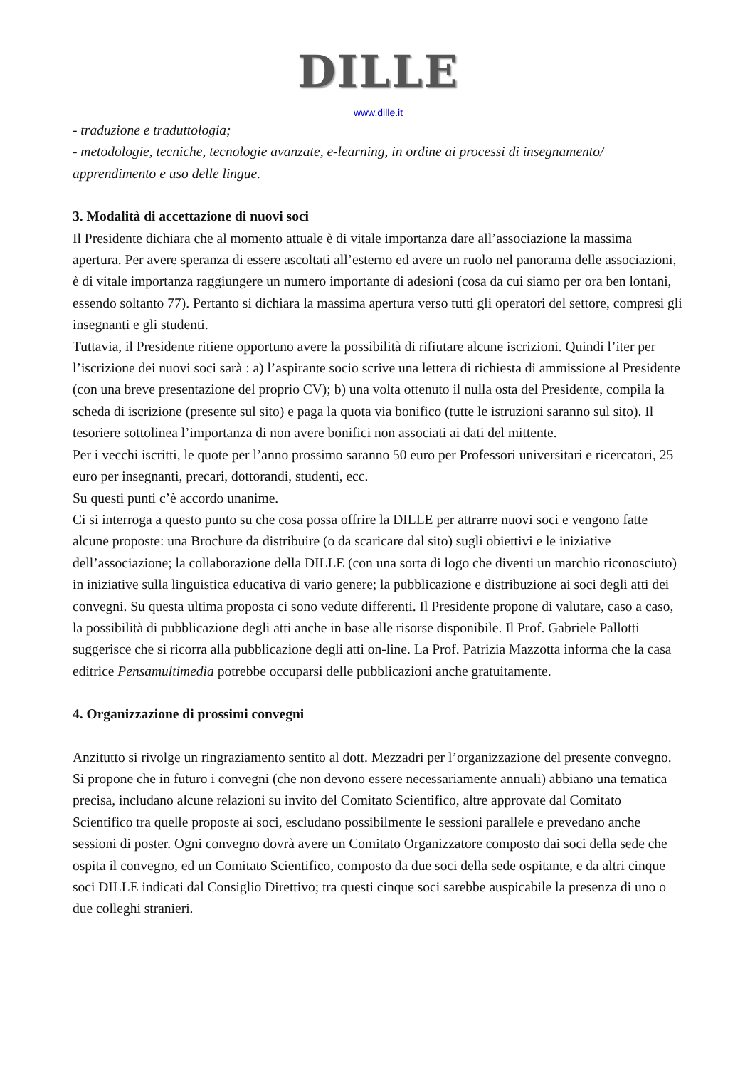DILLE
www.dille.it
- traduzione e traduttologia;
- metodologie, tecniche, tecnologie avanzate, e-learning, in ordine ai processi di insegnamento/ apprendimento e uso delle lingue.
3. Modalità di accettazione di nuovi soci
Il Presidente dichiara che al momento attuale è di vitale importanza dare all’associazione la massima apertura. Per avere speranza di essere ascoltati all’esterno ed avere un ruolo nel panorama delle associazioni, è di vitale importanza raggiungere un numero importante di adesioni (cosa da cui siamo per ora ben lontani, essendo soltanto 77). Pertanto si dichiara la massima apertura verso tutti gli operatori del settore, compresi gli insegnanti e gli studenti.
Tuttavia, il Presidente ritiene opportuno avere la possibilità di rifiutare alcune iscrizioni. Quindi l’iter per l’iscrizione dei nuovi soci sarà : a) l’aspirante socio scrive una lettera di richiesta di ammissione al Presidente (con una breve presentazione del proprio CV); b) una volta ottenuto il nulla osta del Presidente, compila la scheda di iscrizione (presente sul sito) e paga la quota via bonifico (tutte le istruzioni saranno sul sito). Il tesoriere sottolinea l’importanza di non avere bonifici non associati ai dati del mittente.
Per i vecchi iscritti, le quote per l’anno prossimo saranno 50 euro per Professori universitari e ricercatori, 25 euro per insegnanti, precari, dottorandi, studenti, ecc.
Su questi punti c’è accordo unanime.
Ci si interroga a questo punto su che cosa possa offrire la DILLE per attrarre nuovi soci e vengono fatte alcune proposte: una Brochure da distribuire (o da scaricare dal sito) sugli obiettivi e le iniziative dell’associazione; la collaborazione della DILLE (con una sorta di logo che diventi un marchio riconosciuto) in iniziative sulla linguistica educativa di vario genere; la pubblicazione e distribuzione ai soci degli atti dei convegni. Su questa ultima proposta ci sono vedute differenti. Il Presidente propone di valutare, caso a caso, la possibilità di pubblicazione degli atti anche in base alle risorse disponibile. Il Prof. Gabriele Pallotti suggerisce che si ricorra alla pubblicazione degli atti on-line. La Prof. Patrizia Mazzotta informa che la casa editrice Pensamultimedia potrebbe occuparsi delle pubblicazioni anche gratuitamente.
4. Organizzazione di prossimi convegni
Anzitutto si rivolge un ringraziamento sentito al dott. Mezzadri per l’organizzazione del presente convegno.
Si propone che in futuro i convegni (che non devono essere necessariamente annuali) abbiano una tematica precisa, includano alcune relazioni su invito del Comitato Scientifico, altre approvate dal Comitato Scientifico tra quelle proposte ai soci, escludano possibilmente le sessioni parallele e prevedano anche sessioni di poster. Ogni convegno dovrà avere un Comitato Organizzatore composto dai soci della sede che ospita il convegno, ed un Comitato Scientifico, composto da due soci della sede ospitante, e da altri cinque soci DILLE indicati dal Consiglio Direttivo; tra questi cinque soci sarebbe auspicabile la presenza di uno o due colleghi stranieri.